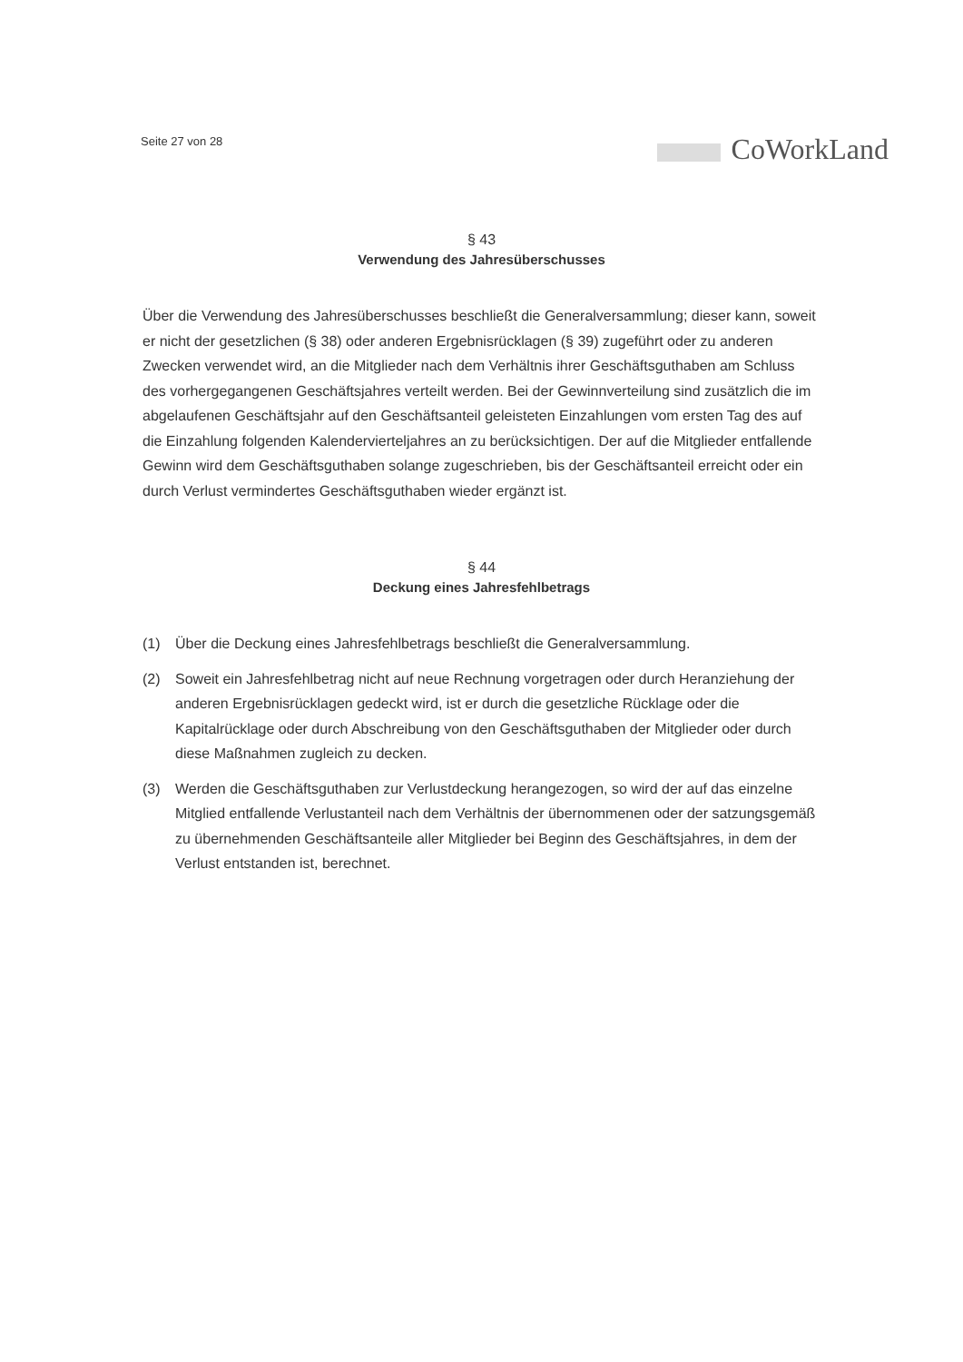Seite 27 von 28
CoWorkLand
§ 43
Verwendung des Jahresüberschusses
Über die Verwendung des Jahresüberschusses beschließt die Generalversammlung; dieser kann, soweit er nicht der gesetzlichen (§ 38) oder anderen Ergebnisrücklagen (§ 39) zugeführt oder zu anderen Zwecken verwendet wird, an die Mitglieder nach dem Verhältnis ihrer Geschäftsguthaben am Schluss des vorhergegangenen Geschäftsjahres verteilt werden. Bei der Gewinnverteilung sind zusätzlich die im abgelaufenen Geschäftsjahr auf den Geschäftsanteil geleisteten Einzahlungen vom ersten Tag des auf die Einzahlung folgenden Kalendervierteljahres an zu berücksichtigen. Der auf die Mitglieder entfallende Gewinn wird dem Geschäftsguthaben solange zugeschrieben, bis der Geschäftsanteil erreicht oder ein durch Verlust vermindertes Geschäftsguthaben wieder ergänzt ist.
§ 44
Deckung eines Jahresfehlbetrags
(1) Über die Deckung eines Jahresfehlbetrags beschließt die Generalversammlung.
(2) Soweit ein Jahresfehlbetrag nicht auf neue Rechnung vorgetragen oder durch Heranziehung der anderen Ergebnisrücklagen gedeckt wird, ist er durch die gesetzliche Rücklage oder die Kapitalrücklage oder durch Abschreibung von den Geschäftsguthaben der Mitglieder oder durch diese Maßnahmen zugleich zu decken.
(3) Werden die Geschäftsguthaben zur Verlustdeckung herangezogen, so wird der auf das einzelne Mitglied entfallende Verlustanteil nach dem Verhältnis der übernommenen oder der satzungsgemäß zu übernehmenden Geschäftsanteile aller Mitglieder bei Beginn des Geschäftsjahres, in dem der Verlust entstanden ist, berechnet.